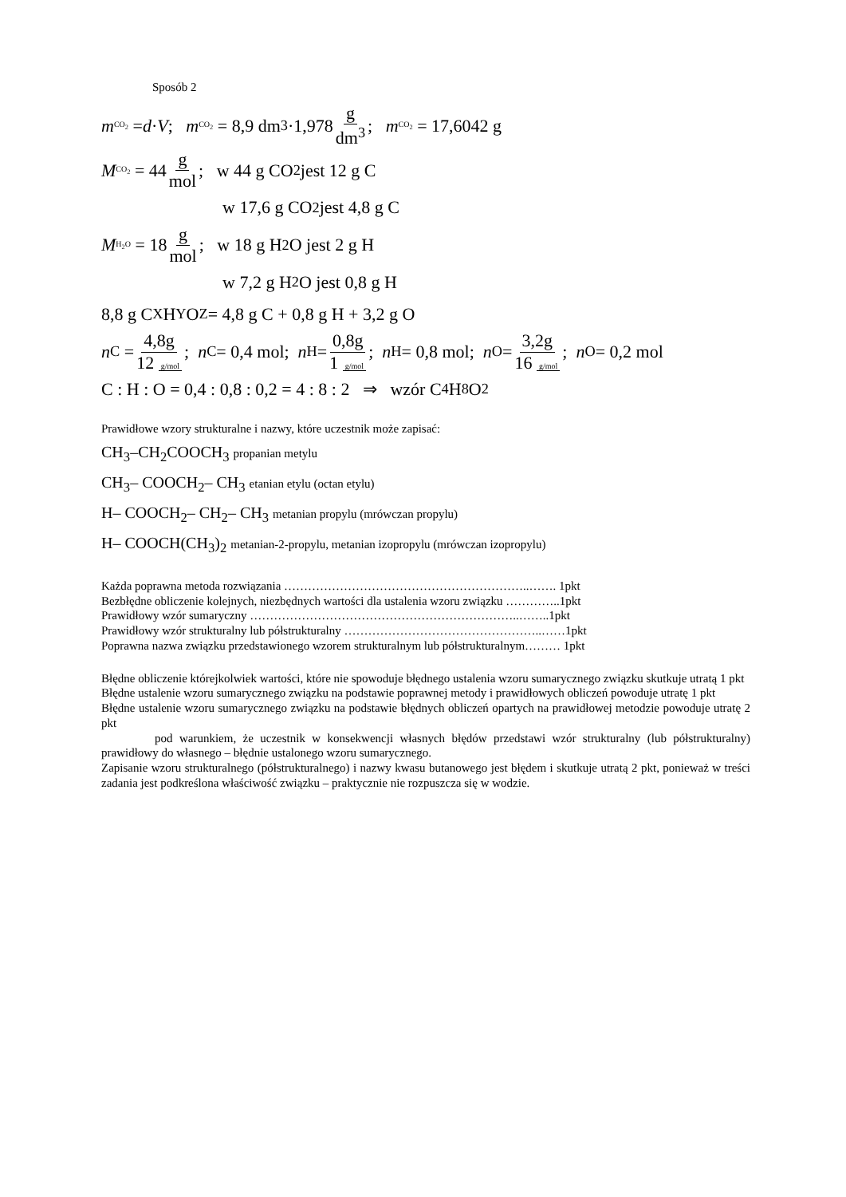Sposób 2
m<sub>CO<sub>2</sub></sub> = d · V; m<sub>CO<sub>2</sub></sub> = 8,9 dm<sup>3</sup> ·1,978 g dm<sup>3</sup>; m<sub>CO<sub>2</sub></sub> = 17,6042 g
M<sub>CO<sub>2</sub></sub> = 44 g mol; w 44 g CO<sub>2</sub> jest 12 g C
w 17,6 g CO<sub>2</sub> jest 4,8 g C
M<sub>H<sub>2</sub>O</sub> = 18 g mol; w 18 g H<sub>2</sub>O jest 2 g H
w 7,2 g H<sub>2</sub>O jest 0,8 g H
8,8 g C<sub>X</sub>H<sub>Y</sub>O<sub>Z</sub> = 4,8 g C + 0,8 g H + 3,2 g O
n<sub>C</sub> = 4,8g 12 g/mol; n<sub>C</sub> = 0,4 mol; n<sub>H</sub> = 0,8g 1 g/mol; n<sub>H</sub> = 0,8 mol; n<sub>O</sub> = 3,2g 16 g/mol; n<sub>O</sub> = 0,2 mol
C : H : O = 0,4 : 0,8 : 0,2 = 4 : 8 : 2 ⇒ wzór C<sub>4</sub>H<sub>8</sub>O<sub>2</sub>
Prawidłowe wzory strukturalne i nazwy, które uczestnik może zapisać:
CH<sub>3</sub>–CH<sub>2</sub>COOCH<sub>3</sub> propanian metylu
CH<sub>3</sub>– COOCH<sub>2</sub>– CH<sub>3</sub> etanian etylu (octan etylu)
H– COOCH<sub>2</sub>– CH<sub>2</sub>– CH<sub>3</sub> metanian propylu (mrówczan propylu)
H– COOCH(CH<sub>3</sub>)<sub>2</sub> metanian-2-propylu, metanian izopropylu (mrówczan izopropylu)
Każda poprawna metoda rozwiązania ……………………………………………………..……. 1pkt
Bezbłędne obliczenie kolejnych, niezbędnych wartości dla ustalenia wzoru związku …………..1pkt
Prawidłowy wzór sumaryczny …………………………………………………………..……..1pkt
Prawidłowy wzór strukturalny lub półstrukturalny …………………………………………..……1pkt
Poprawna nazwa związku przedstawionego wzorem strukturalnym lub półstrukturalnym……… 1pkt
Błędne obliczenie którejkolwiek wartości, które nie spowoduje błędnego ustalenia wzoru sumarycznego związku skutkuje utratą 1 pkt
Błędne ustalenie wzoru sumarycznego związku na podstawie poprawnej metody i prawidłowych obliczeń powoduje utratę 1 pkt
Błędne ustalenie wzoru sumarycznego związku na podstawie błędnych obliczeń opartych na prawidłowej metodzie powoduje utratę 2 pkt
pod warunkiem, że uczestnik w konsekwencji własnych błędów przedstawi wzór strukturalny (lub półstrukturalny) prawidłowy do własnego – błędnie ustalonego wzoru sumarycznego.
Zapisanie wzoru strukturalnego (półstrukturalnego) i nazwy kwasu butanowego jest błędem i skutkuje utratą 2 pkt, ponieważ w treści zadania jest podkreślona właściwość związku – praktycznie nie rozpuszcza się w wodzie.